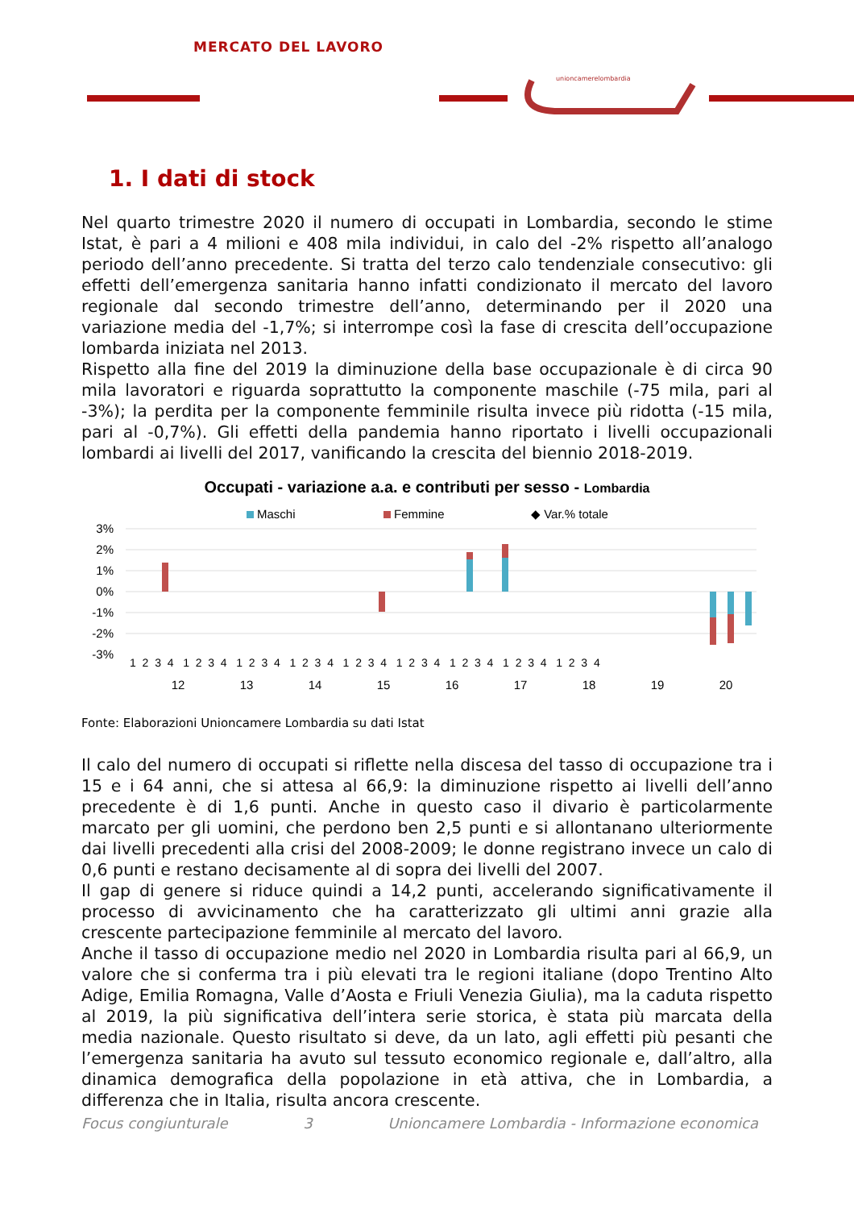unioncamerelombardia
MERCATO DEL LAVORO
1. I dati di stock
Nel quarto trimestre 2020 il numero di occupati in Lombardia, secondo le stime Istat, è pari a 4 milioni e 408 mila individui, in calo del -2% rispetto all’analogo periodo dell’anno precedente. Si tratta del terzo calo tendenziale consecutivo: gli effetti dell’emergenza sanitaria hanno infatti condizionato il mercato del lavoro regionale dal secondo trimestre dell’anno, determinando per il 2020 una variazione media del -1,7%; si interrompe così la fase di crescita dell’occupazione lombarda iniziata nel 2013.
Rispetto alla fine del 2019 la diminuzione della base occupazionale è di circa 90 mila lavoratori e riguarda soprattutto la componente maschile (-75 mila, pari al -3%); la perdita per la componente femminile risulta invece più ridotta (-15 mila, pari al -0,7%). Gli effetti della pandemia hanno riportato i livelli occupazionali lombardi ai livelli del 2017, vanificando la crescita del biennio 2018-2019.
Occupati - variazione a.a. e contributi per sesso - Lombardia
Maschi
Femmine
◆ Var.% totale
3%
2%
1%
0%
-1%
-2%
-3%
12
13
14
15
16
17
18
19
20
1 2 3 4 1 2 3 4 1 2 3 4 1 2 3 4 1 2 3 4 1 2 3 4 1 2 3 4 1 2 3 4 1 2 3 4
Fonte: Elaborazioni Unioncamere Lombardia su dati Istat
Il calo del numero di occupati si riflette nella discesa del tasso di occupazione tra i 15 e i 64 anni, che si attesa al 66,9: la diminuzione rispetto ai livelli dell’anno precedente è di 1,6 punti. Anche in questo caso il divario è particolarmente marcato per gli uomini, che perdono ben 2,5 punti e si allontanano ulteriormente dai livelli precedenti alla crisi del 2008-2009; le donne registrano invece un calo di 0,6 punti e restano decisamente al di sopra dei livelli del 2007.
Il gap di genere si riduce quindi a 14,2 punti, accelerando significativamente il processo di avvicinamento che ha caratterizzato gli ultimi anni grazie alla crescente partecipazione femminile al mercato del lavoro.
Anche il tasso di occupazione medio nel 2020 in Lombardia risulta pari al 66,9, un valore che si conferma tra i più elevati tra le regioni italiane (dopo Trentino Alto Adige, Emilia Romagna, Valle d’Aosta e Friuli Venezia Giulia), ma la caduta rispetto al 2019, la più significativa dell’intera serie storica, è stata più marcata della media nazionale. Questo risultato si deve, da un lato, agli effetti più pesanti che l’emergenza sanitaria ha avuto sul tessuto economico regionale e, dall’altro, alla dinamica demografica della popolazione in età attiva, che in Lombardia, a differenza che in Italia, risulta ancora crescente.
Focus congiunturale 3 Unioncamere Lombardia - Informazione economica